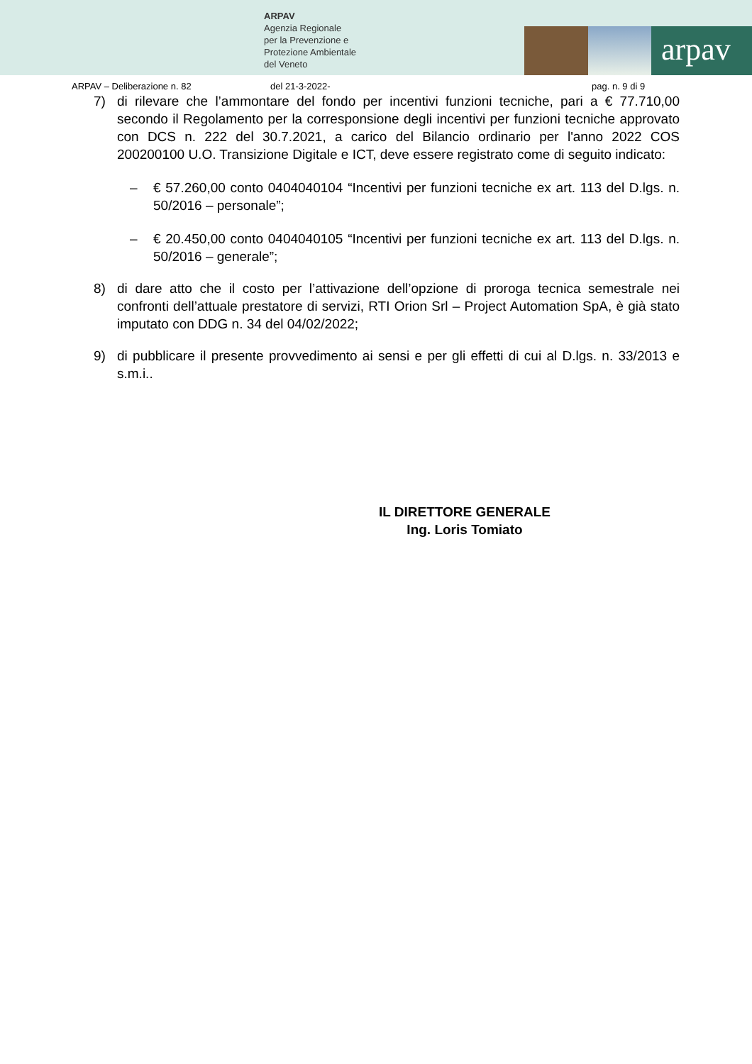ARPAV
Agenzia Regionale
per la Prevenzione e
Protezione Ambientale
del Veneto
arpav
ARPAV – Deliberazione n. 82 del 21-3-2022- pag. n. 9 di 9
7) di rilevare che l’ammontare del fondo per incentivi funzioni tecniche, pari a € 77.710,00 secondo il Regolamento per la corresponsione degli incentivi per funzioni tecniche approvato con DCS n. 222 del 30.7.2021, a carico del Bilancio ordinario per l'anno 2022 COS 200200100 U.O. Transizione Digitale e ICT, deve essere registrato come di seguito indicato:
– € 57.260,00 conto 0404040104 “Incentivi per funzioni tecniche ex art. 113 del D.lgs. n. 50/2016 – personale”;
– € 20.450,00 conto 0404040105 “Incentivi per funzioni tecniche ex art. 113 del D.lgs. n. 50/2016 – generale”;
8) di dare atto che il costo per l’attivazione dell’opzione di proroga tecnica semestrale nei confronti dell’attuale prestatore di servizi, RTI Orion Srl – Project Automation SpA, è già stato imputato con DDG n. 34 del 04/02/2022;
9) di pubblicare il presente provvedimento ai sensi e per gli effetti di cui al D.lgs. n. 33/2013 e s.m.i..
IL DIRETTORE GENERALE
Ing. Loris Tomiato